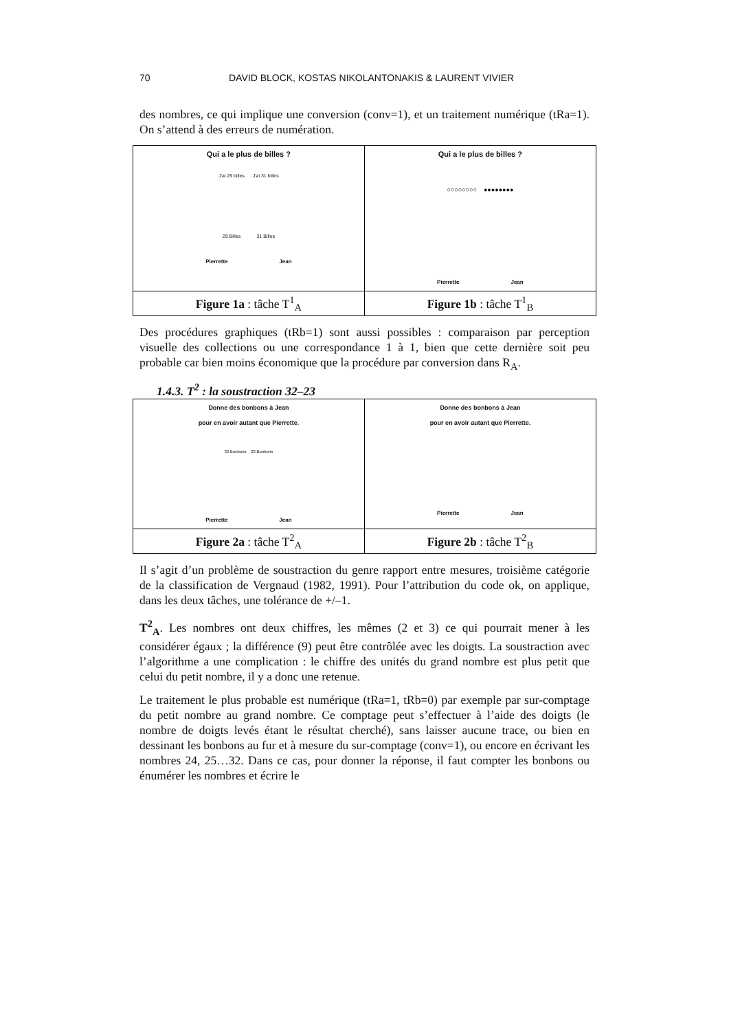70 DAVID BLOCK, KOSTAS NIKOLANTONAKIS & LAURENT VIVIER
des nombres, ce qui implique une conversion (conv=1), et un traitement numérique (tRa=1). On s’attend à des erreurs de numération.
| Qui a le plus de billes ? J'ai 29 billes J'ai 31 billes 29 Billes 31 Billes Pierrette Jean | Qui a le plus de billes ? ○○○○○○○○ ●●●●●●●● Pierrette Jean |
| Figure 1a : tâche T<sup>1</sup><sub>A</sub> | Figure 1b : tâche T<sup>1</sup><sub>B</sub> |
Des procédures graphiques (tRb=1) sont aussi possibles : comparaison par perception visuelle des collections ou une correspondance 1 à 1, bien que cette dernière soit peu probable car bien moins économique que la procédure par conversion dans R<sub>A</sub>.
1.4.3. T<sup>2</sup> : la soustraction 32–23
| Donne des bonbons à Jean pour en avoir autant que Pierrette. 32 Bonbons 23 Bonbons Pierrette Jean | Donne des bonbons à Jean pour en avoir autant que Pierrette. Pierrette Jean |
| Figure 2a : tâche T<sup>2</sup><sub>A</sub> | Figure 2b : tâche T<sup>2</sup><sub>B</sub> |
Il s’agit d’un problème de soustraction du genre rapport entre mesures, troisième catégorie de la classification de Vergnaud (1982, 1991). Pour l’attribution du code ok, on applique, dans les deux tâches, une tolérance de +/–1.
T<sup>2</sup><sub>A</sub>. Les nombres ont deux chiffres, les mêmes (2 et 3) ce qui pourrait mener à les considérer égaux ; la différence (9) peut être contrôlée avec les doigts. La soustraction avec l’algorithme a une complication : le chiffre des unités du grand nombre est plus petit que celui du petit nombre, il y a donc une retenue.
Le traitement le plus probable est numérique (tRa=1, tRb=0) par exemple par sur-comptage du petit nombre au grand nombre. Ce comptage peut s’effectuer à l’aide des doigts (le nombre de doigts levés étant le résultat cherché), sans laisser aucune trace, ou bien en dessinant les bonbons au fur et à mesure du sur-comptage (conv=1), ou encore en écrivant les nombres 24, 25…32. Dans ce cas, pour donner la réponse, il faut compter les bonbons ou énumérer les nombres et écrire le